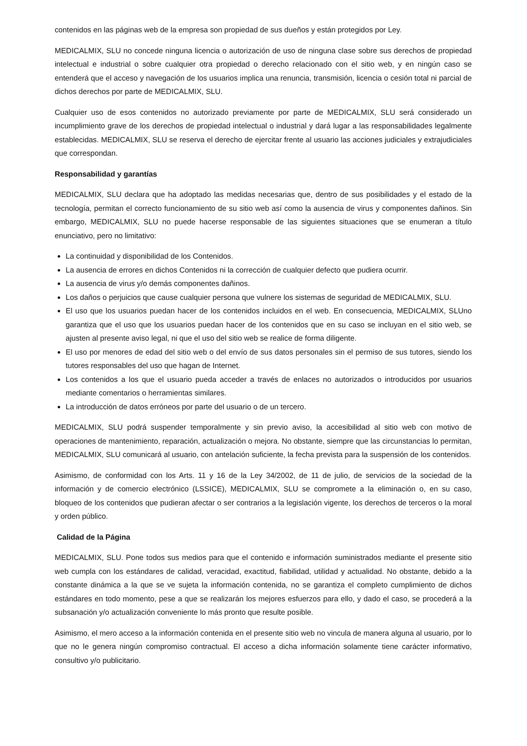contenidos en las páginas web de la empresa son propiedad de sus dueños y están protegidos por Ley.
MEDICALMIX, SLU no concede ninguna licencia o autorización de uso de ninguna clase sobre sus derechos de propiedad intelectual e industrial o sobre cualquier otra propiedad o derecho relacionado con el sitio web, y en ningún caso se entenderá que el acceso y navegación de los usuarios implica una renuncia, transmisión, licencia o cesión total ni parcial de dichos derechos por parte de MEDICALMIX, SLU.
Cualquier uso de esos contenidos no autorizado previamente por parte de MEDICALMIX, SLU será considerado un incumplimiento grave de los derechos de propiedad intelectual o industrial y dará lugar a las responsabilidades legalmente establecidas. MEDICALMIX, SLU se reserva el derecho de ejercitar frente al usuario las acciones judiciales y extrajudiciales que correspondan.
Responsabilidad y garantías
MEDICALMIX, SLU declara que ha adoptado las medidas necesarias que, dentro de sus posibilidades y el estado de la tecnología, permitan el correcto funcionamiento de su sitio web así como la ausencia de virus y componentes dañinos. Sin embargo, MEDICALMIX, SLU no puede hacerse responsable de las siguientes situaciones que se enumeran a título enunciativo, pero no limitativo:
La continuidad y disponibilidad de los Contenidos.
La ausencia de errores en dichos Contenidos ni la corrección de cualquier defecto que pudiera ocurrir.
La ausencia de virus y/o demás componentes dañinos.
Los daños o perjuicios que cause cualquier persona que vulnere los sistemas de seguridad de MEDICALMIX, SLU.
El uso que los usuarios puedan hacer de los contenidos incluidos en el web. En consecuencia, MEDICALMIX, SLUno garantiza que el uso que los usuarios puedan hacer de los contenidos que en su caso se incluyan en el sitio web, se ajusten al presente aviso legal, ni que el uso del sitio web se realice de forma diligente.
El uso por menores de edad del sitio web o del envío de sus datos personales sin el permiso de sus tutores, siendo los tutores responsables del uso que hagan de Internet.
Los contenidos a los que el usuario pueda acceder a través de enlaces no autorizados o introducidos por usuarios mediante comentarios o herramientas similares.
La introducción de datos erróneos por parte del usuario o de un tercero.
MEDICALMIX, SLU podrá suspender temporalmente y sin previo aviso, la accesibilidad al sitio web con motivo de operaciones de mantenimiento, reparación, actualización o mejora. No obstante, siempre que las circunstancias lo permitan, MEDICALMIX, SLU comunicará al usuario, con antelación suficiente, la fecha prevista para la suspensión de los contenidos.
Asimismo, de conformidad con los Arts. 11 y 16 de la Ley 34/2002, de 11 de julio, de servicios de la sociedad de la información y de comercio electrónico (LSSICE), MEDICALMIX, SLU se compromete a la eliminación o, en su caso, bloqueo de los contenidos que pudieran afectar o ser contrarios a la legislación vigente, los derechos de terceros o la moral y orden público.
Calidad de la Página
MEDICALMIX, SLU. Pone todos sus medios para que el contenido e información suministrados mediante el presente sitio web cumpla con los estándares de calidad, veracidad, exactitud, fiabilidad, utilidad y actualidad. No obstante, debido a la constante dinámica a la que se ve sujeta la información contenida, no se garantiza el completo cumplimiento de dichos estándares en todo momento, pese a que se realizarán los mejores esfuerzos para ello, y dado el caso, se procederá a la subsanación y/o actualización conveniente lo más pronto que resulte posible.
Asimismo, el mero acceso a la información contenida en el presente sitio web no vincula de manera alguna al usuario, por lo que no le genera ningún compromiso contractual. El acceso a dicha información solamente tiene carácter informativo, consultivo y/o publicitario.